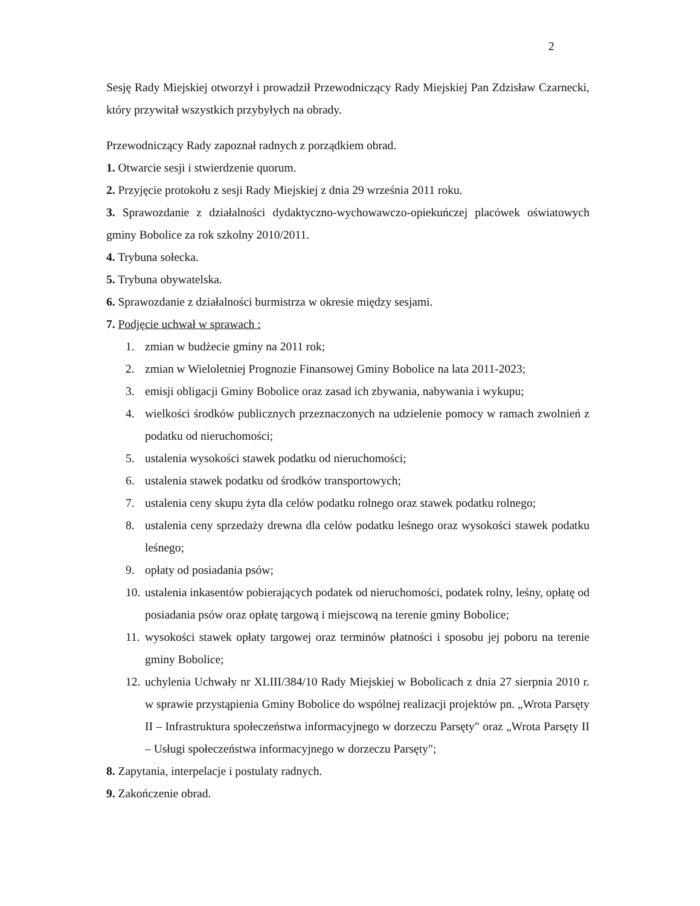2
Sesję Rady Miejskiej otworzył i prowadził Przewodniczący Rady Miejskiej Pan Zdzisław Czarnecki, który przywitał wszystkich przybyłych na obrady.
Przewodniczący Rady zapoznał radnych z porządkiem obrad.
1. Otwarcie sesji i stwierdzenie quorum.
2. Przyjęcie protokołu z sesji Rady Miejskiej z dnia 29 września 2011 roku.
3. Sprawozdanie z działalności dydaktyczno-wychowawczo-opiekuńczej placówek oświatowych gminy Bobolice za rok szkolny 2010/2011.
4. Trybuna sołecka.
5. Trybuna obywatelska.
6. Sprawozdanie z działalności burmistrza w okresie między sesjami.
7. Podjęcie uchwał w sprawach :
1. zmian w budżecie gminy na 2011 rok;
2. zmian w Wieloletniej Prognozie Finansowej Gminy Bobolice na lata 2011-2023;
3. emisji obligacji Gminy Bobolice oraz zasad ich zbywania, nabywania i wykupu;
4. wielkości środków publicznych przeznaczonych na udzielenie pomocy w ramach zwolnień z podatku od nieruchomości;
5. ustalenia wysokości stawek podatku od nieruchomości;
6. ustalenia stawek podatku od środków transportowych;
7. ustalenia ceny skupu żyta dla celów podatku rolnego oraz stawek podatku rolnego;
8. ustalenia ceny sprzedaży drewna dla celów podatku leśnego oraz wysokości stawek podatku leśnego;
9. opłaty od posiadania psów;
10. ustalenia inkasentów pobierających podatek od nieruchomości, podatek rolny, leśny, opłatę od posiadania psów oraz opłatę targową i miejscową na terenie gminy Bobolice;
11. wysokości stawek opłaty targowej oraz terminów płatności i sposobu jej poboru na terenie gminy Bobolice;
12. uchylenia Uchwały nr XLIII/384/10 Rady Miejskiej w Bobolicach z dnia 27 sierpnia 2010 r. w sprawie przystąpienia Gminy Bobolice do wspólnej realizacji projektów pn. „Wrota Parsęty II – Infrastruktura społeczeństwa informacyjnego w dorzeczu Parsęty" oraz „Wrota Parsęty II – Usługi społeczeństwa informacyjnego w dorzeczu Parsęty";
8. Zapytania, interpelacje i postulaty radnych.
9. Zakończenie obrad.